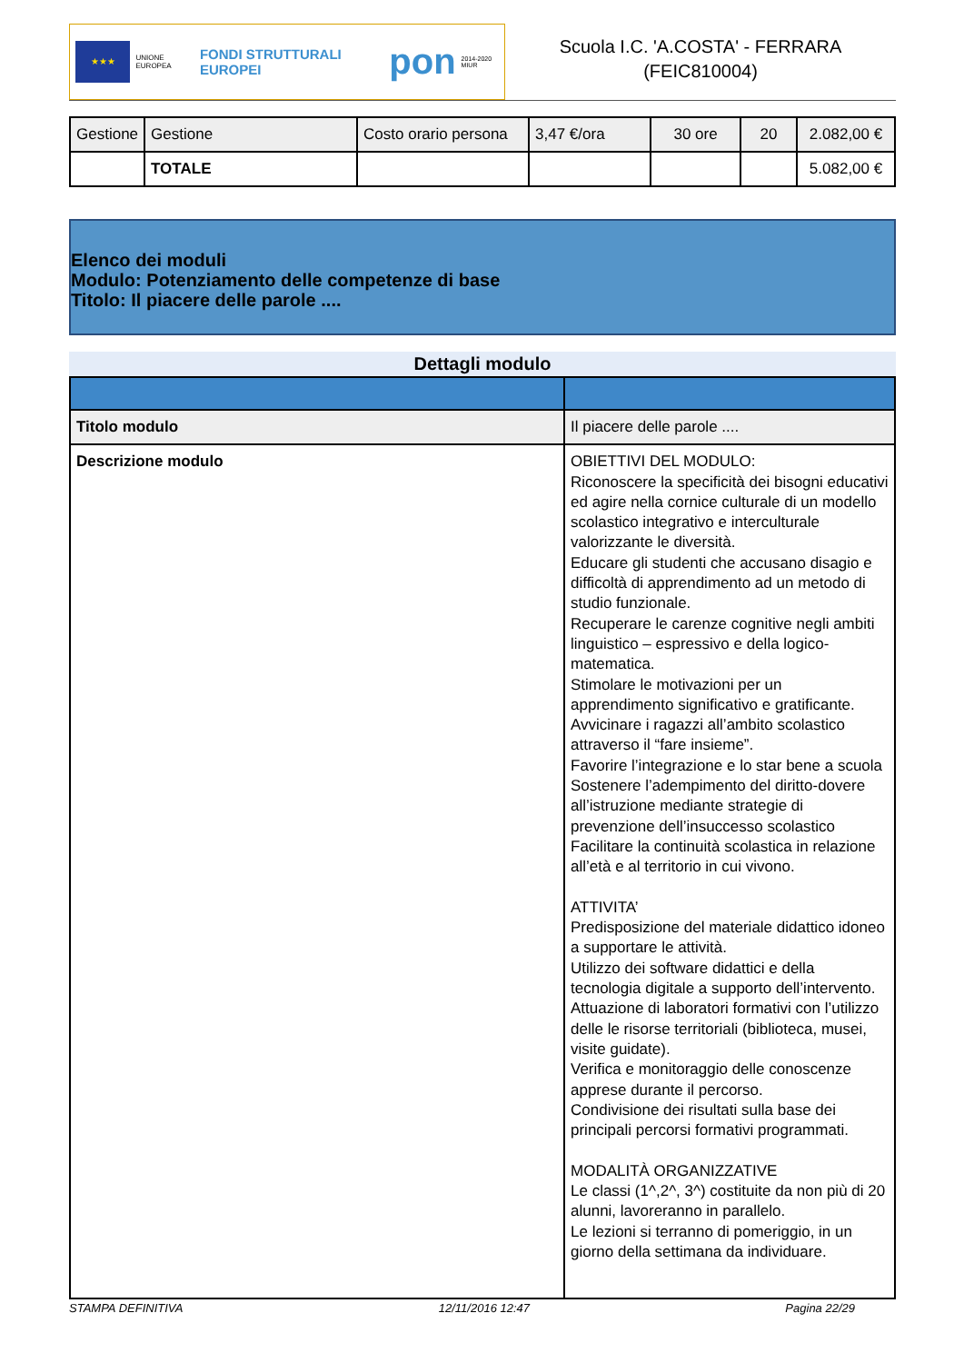★★★
UNIONE EUROPEA
FONDI STRUTTURALI EUROPEI
pon
2014-2020 MIUR
Scuola I.C. 'A.COSTA' - FERRARA
(FEIC810004)
| Gestione | Gestione | Costo orario persona | 3,47 €/ora | 30 ore | 20 | 2.082,00 € |
| | TOTALE | | | | | 5.082,00 € |
Elenco dei moduli
Modulo: Potenziamento delle competenze di base
Titolo: Il piacere delle parole ....
Dettagli modulo
| Titolo modulo | Il piacere delle parole .... |
| Descrizione modulo | OBIETTIVI DEL MODULO: Riconoscere la specificità dei bisogni educativi ed agire nella cornice culturale di un modello scolastico integrativo e interculturale valorizzante le diversità. Educare gli studenti che accusano disagio e difficoltà di apprendimento ad un metodo di studio funzionale. Recuperare le carenze cognitive negli ambiti linguistico – espressivo e della logico-matematica. Stimolare le motivazioni per un apprendimento significativo e gratificante. Avvicinare i ragazzi all’ambito scolastico attraverso il “fare insieme”. Favorire l’integrazione e lo star bene a scuola Sostenere l’adempimento del diritto-dovere all’istruzione mediante strategie di prevenzione dell’insuccesso scolastico Facilitare la continuità scolastica in relazione all’età e al territorio in cui vivono. ATTIVITA’ Predisposizione del materiale didattico idoneo a supportare le attività. Utilizzo dei software didattici e della tecnologia digitale a supporto dell’intervento. Attuazione di laboratori formativi con l’utilizzo delle le risorse territoriali (biblioteca, musei, visite guidate). Verifica e monitoraggio delle conoscenze apprese durante il percorso. Condivisione dei risultati sulla base dei principali percorsi formativi programmati. MODALITÀ ORGANIZZATIVE Le classi (1^,2^, 3^) costituite da non più di 20 alunni, lavoreranno in parallelo. Le lezioni si terranno di pomeriggio, in un giorno della settimana da individuare. |
STAMPA DEFINITIVA 12/11/2016 12:47 Pagina 22/29